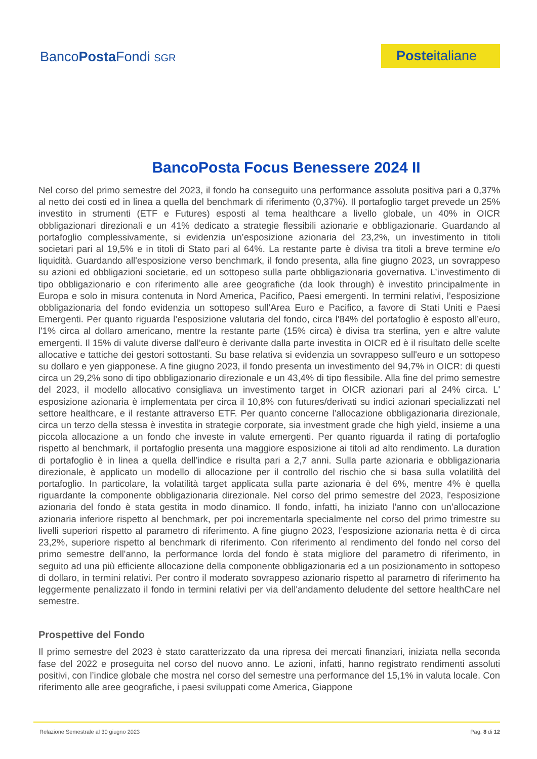BancoPosta Fondi SGR
Posteitaliane
BancoPosta Focus Benessere 2024 II
Nel corso del primo semestre del 2023, il fondo ha conseguito una performance assoluta positiva pari a 0,37% al netto dei costi ed in linea a quella del benchmark di riferimento (0,37%). Il portafoglio target prevede un 25% investito in strumenti (ETF e Futures) esposti al tema healthcare a livello globale, un 40% in OICR obbligazionari direzionali e un 41% dedicato a strategie flessibili azionarie e obbligazionarie. Guardando al portafoglio complessivamente, si evidenzia un’esposizione azionaria del 23,2%, un investimento in titoli societari pari al 19,5% e in titoli di Stato pari al 64%. La restante parte è divisa tra titoli a breve termine e/o liquidità. Guardando all'esposizione verso benchmark, il fondo presenta, alla fine giugno 2023, un sovrappeso su azioni ed obbligazioni societarie, ed un sottopeso sulla parte obbligazionaria governativa. L’investimento di tipo obbligazionario e con riferimento alle aree geografiche (da look through) è investito principalmente in Europa e solo in misura contenuta in Nord America, Pacifico, Paesi emergenti. In termini relativi, l’esposizione obbligazionaria del fondo evidenzia un sottopeso sull’Area Euro e Pacifico, a favore di Stati Uniti e Paesi Emergenti. Per quanto riguarda l’esposizione valutaria del fondo, circa l'84% del portafoglio è esposto all’euro, l'1% circa al dollaro americano, mentre la restante parte (15% circa) è divisa tra sterlina, yen e altre valute emergenti. Il 15% di valute diverse dall’euro è derivante dalla parte investita in OICR ed è il risultato delle scelte allocative e tattiche dei gestori sottostanti. Su base relativa si evidenzia un sovrappeso sull'euro e un sottopeso su dollaro e yen giapponese. A fine giugno 2023, il fondo presenta un investimento del 94,7% in OICR: di questi circa un 29,2% sono di tipo obbligazionario direzionale e un 43,4% di tipo flessibile. Alla fine del primo semestre del 2023, il modello allocativo consigliava un investimento target in OICR azionari pari al 24% circa. L' esposizione azionaria è implementata per circa il 10,8% con futures/derivati su indici azionari specializzati nel settore healthcare, e il restante attraverso ETF. Per quanto concerne l’allocazione obbligazionaria direzionale, circa un terzo della stessa è investita in strategie corporate, sia investment grade che high yield, insieme a una piccola allocazione a un fondo che investe in valute emergenti. Per quanto riguarda il rating di portafoglio rispetto al benchmark, il portafoglio presenta una maggiore esposizione ai titoli ad alto rendimento. La duration di portafoglio è in linea a quella dell’indice e risulta pari a 2,7 anni. Sulla parte azionaria e obbligazionaria direzionale, è applicato un modello di allocazione per il controllo del rischio che si basa sulla volatilità del portafoglio. In particolare, la volatilità target applicata sulla parte azionaria è del 6%, mentre 4% è quella riguardante la componente obbligazionaria direzionale. Nel corso del primo semestre del 2023, l'esposizione azionaria del fondo è stata gestita in modo dinamico. Il fondo, infatti, ha iniziato l’anno con un’allocazione azionaria inferiore rispetto al benchmark, per poi incrementarla specialmente nel corso del primo trimestre su livelli superiori rispetto al parametro di riferimento. A fine giugno 2023, l’esposizione azionaria netta è di circa 23,2%, superiore rispetto al benchmark di riferimento. Con riferimento al rendimento del fondo nel corso del primo semestre dell'anno, la performance lorda del fondo è stata migliore del parametro di riferimento, in seguito ad una più efficiente allocazione della componente obbligazionaria ed a un posizionamento in sottopeso di dollaro, in termini relativi. Per contro il moderato sovrappeso azionario rispetto al parametro di riferimento ha leggermente penalizzato il fondo in termini relativi per via dell'andamento deludente del settore healthCare nel semestre.
Prospettive del Fondo
Il primo semestre del 2023 è stato caratterizzato da una ripresa dei mercati finanziari, iniziata nella seconda fase del 2022 e proseguita nel corso del nuovo anno. Le azioni, infatti, hanno registrato rendimenti assoluti positivi, con l’indice globale che mostra nel corso del semestre una performance del 15,1% in valuta locale. Con riferimento alle aree geografiche, i paesi sviluppati come America, Giappone
Relazione Semestrale al 30 giugno 2023 Pag. 8 di 12